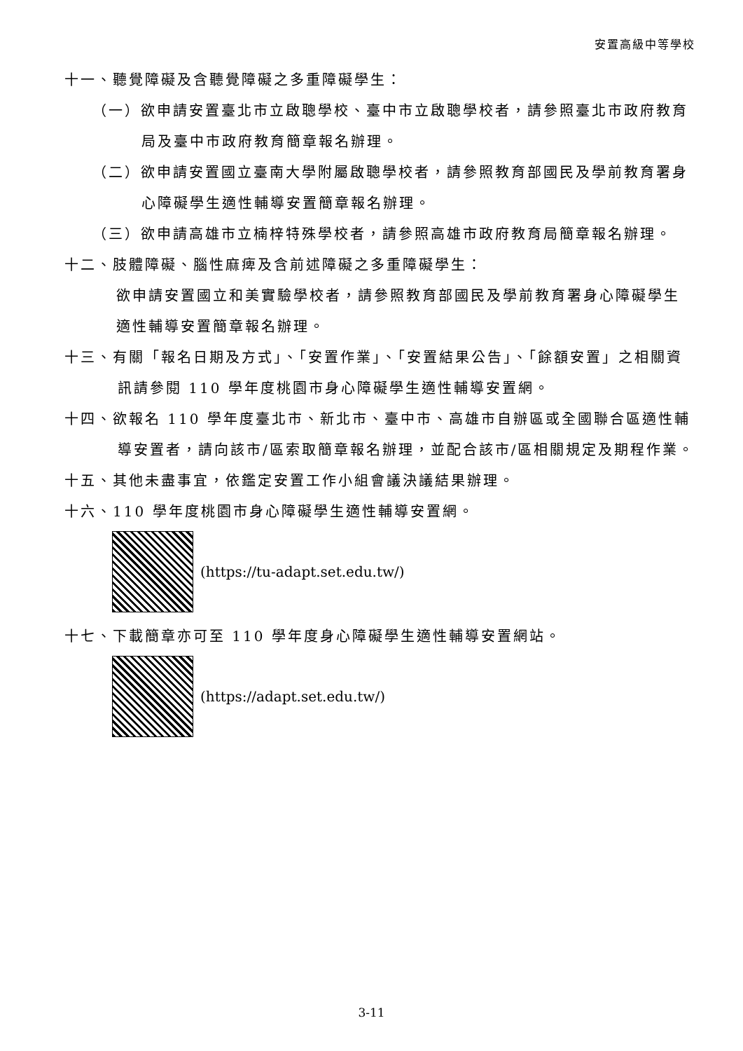安置高級中等學校
十一、聽覺障礙及含聽覺障礙之多重障礙學生：
（一）欲申請安置臺北市立啟聰學校、臺中市立啟聰學校者，請參照臺北市政府教育局及臺中市政府教育簡章報名辦理。
（二）欲申請安置國立臺南大學附屬啟聰學校者，請參照教育部國民及學前教育署身心障礙學生適性輔導安置簡章報名辦理。
（三）欲申請高雄市立楠梓特殊學校者，請參照高雄市政府教育局簡章報名辦理。
十二、肢體障礙、腦性麻痺及含前述障礙之多重障礙學生：
欲申請安置國立和美實驗學校者，請參照教育部國民及學前教育署身心障礙學生適性輔導安置簡章報名辦理。
十三、有關「報名日期及方式」、「安置作業」、「安置結果公告」、「餘額安置」之相關資訊請參閱 110 學年度桃園市身心障礙學生適性輔導安置網。
十四、欲報名 110 學年度臺北市、新北市、臺中市、高雄市自辦區或全國聯合區適性輔導安置者，請向該市/區索取簡章報名辦理，並配合該市/區相關規定及期程作業。
十五、其他未盡事宜，依鑑定安置工作小組會議決議結果辦理。
十六、110 學年度桃園市身心障礙學生適性輔導安置網。
(https://tu-adapt.set.edu.tw/)
十七、下載簡章亦可至 110 學年度身心障礙學生適性輔導安置網站。
(https://adapt.set.edu.tw/)
3-11